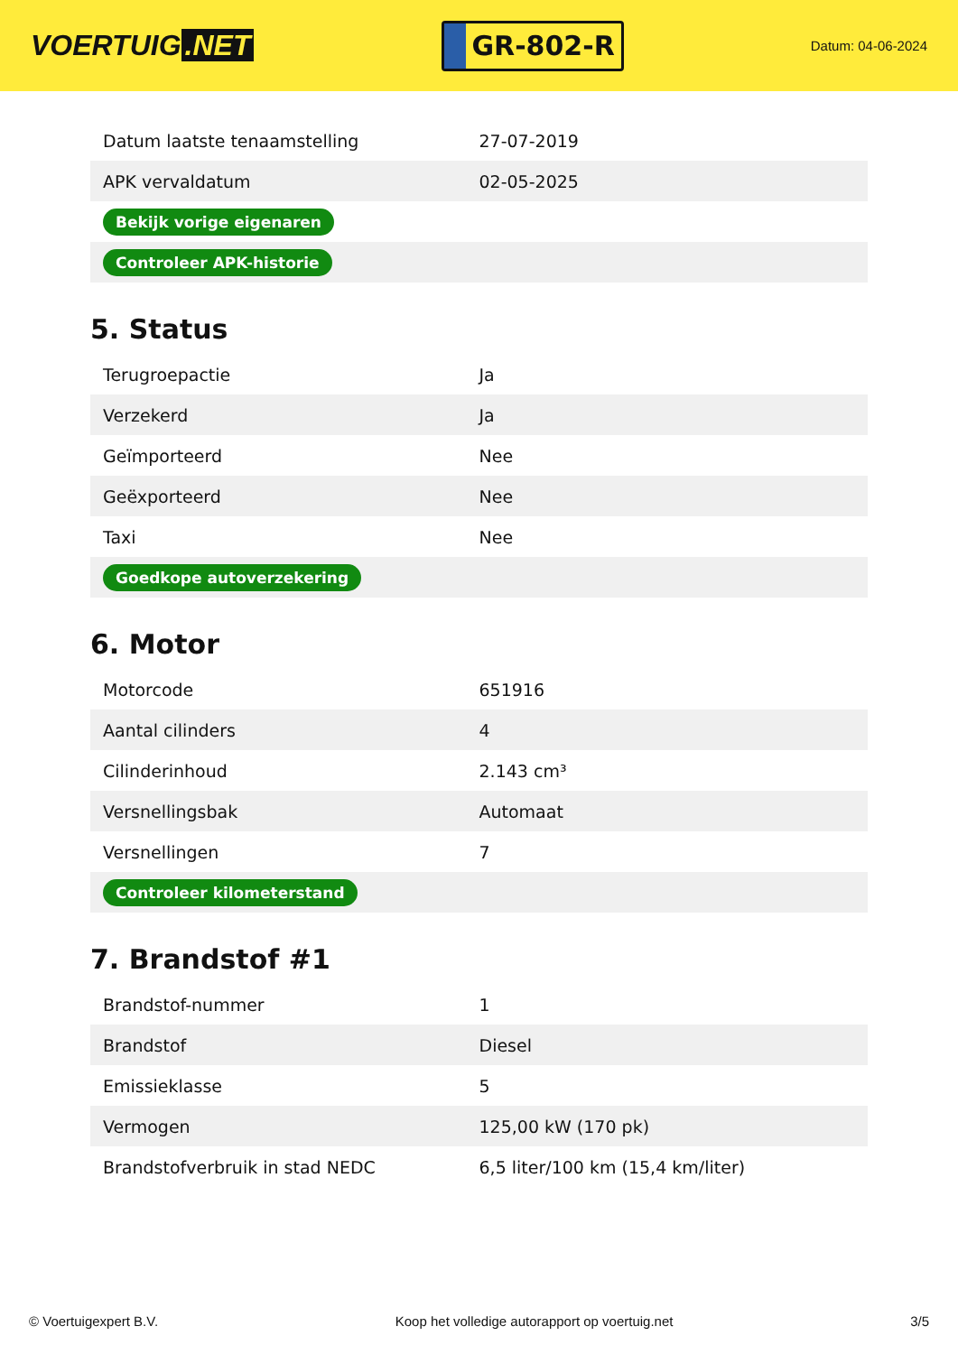VOERTUIG.NET
GR-802-R
Datum: 04-06-2024
| Datum laatste tenaamstelling | 27-07-2019 |
| APK vervaldatum | 02-05-2025 |
| Bekijk vorige eigenaren | |
| Controleer APK-historie | |
5. Status
| Terugroepactie | Ja |
| Verzekerd | Ja |
| Geïmporteerd | Nee |
| Geëxporteerd | Nee |
| Taxi | Nee |
| Goedkope autoverzekering | |
6. Motor
| Motorcode | 651916 |
| Aantal cilinders | 4 |
| Cilinderinhoud | 2.143 cm³ |
| Versnellingsbak | Automaat |
| Versnellingen | 7 |
| Controleer kilometerstand | |
7. Brandstof #1
| Brandstof-nummer | 1 |
| Brandstof | Diesel |
| Emissieklasse | 5 |
| Vermogen | 125,00 kW (170 pk) |
| Brandstofverbruik in stad NEDC | 6,5 liter/100 km (15,4 km/liter) |
© Voertuigexpert B.V. Koop het volledige autorapport op voertuig.net 3/5